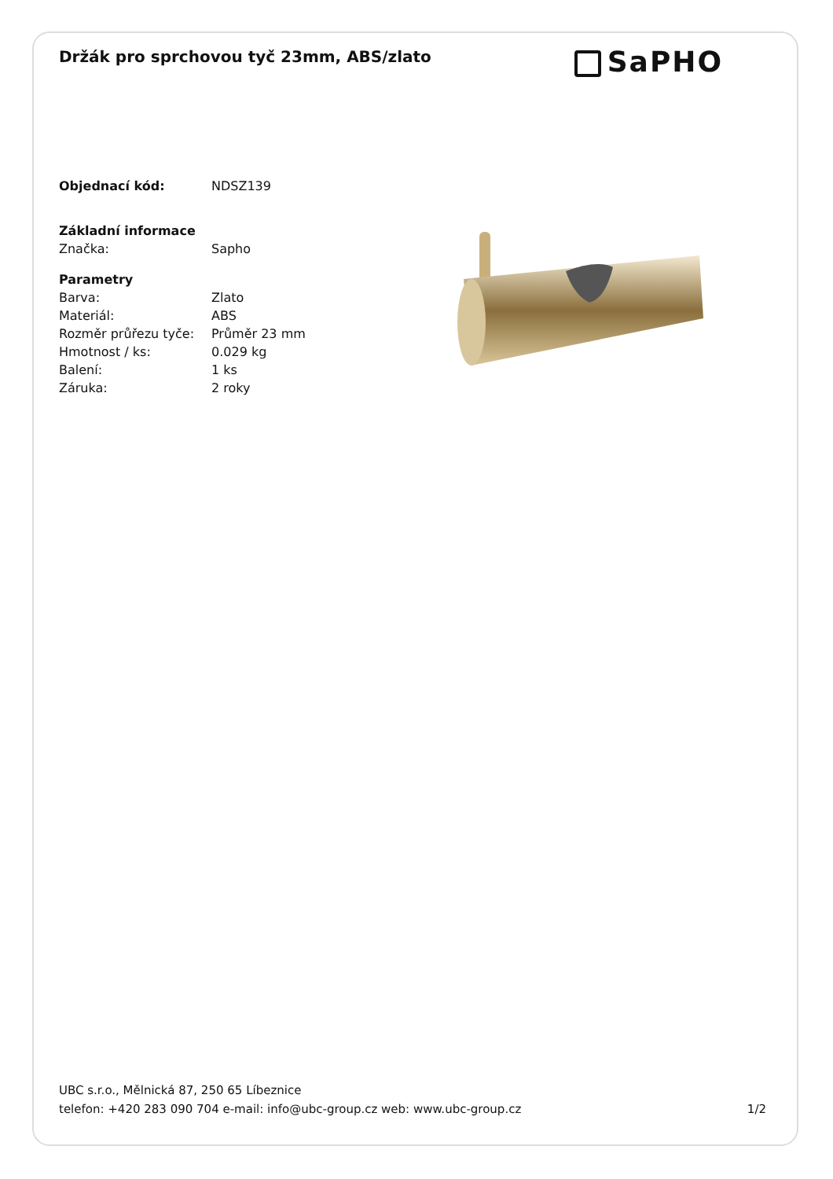Držák pro sprchovou tyč 23mm, ABS/zlato
SaPHO
| Objednací kód: | NDSZ139 |
| Základní informace | |
| Značka: | Sapho |
| Parametry | |
| Barva: | Zlato |
| Materiál: | ABS |
| Rozměr průřezu tyče: | Průměr 23 mm |
| Hmotnost / ks: | 0.029 kg |
| Balení: | 1 ks |
| Záruka: | 2 roky |
UBC s.r.o., Mělnická 87, 250 65 Líbeznice
telefon: +420 283 090 704 e-mail: info@ubc-group.cz web: www.ubc-group.cz 1/2